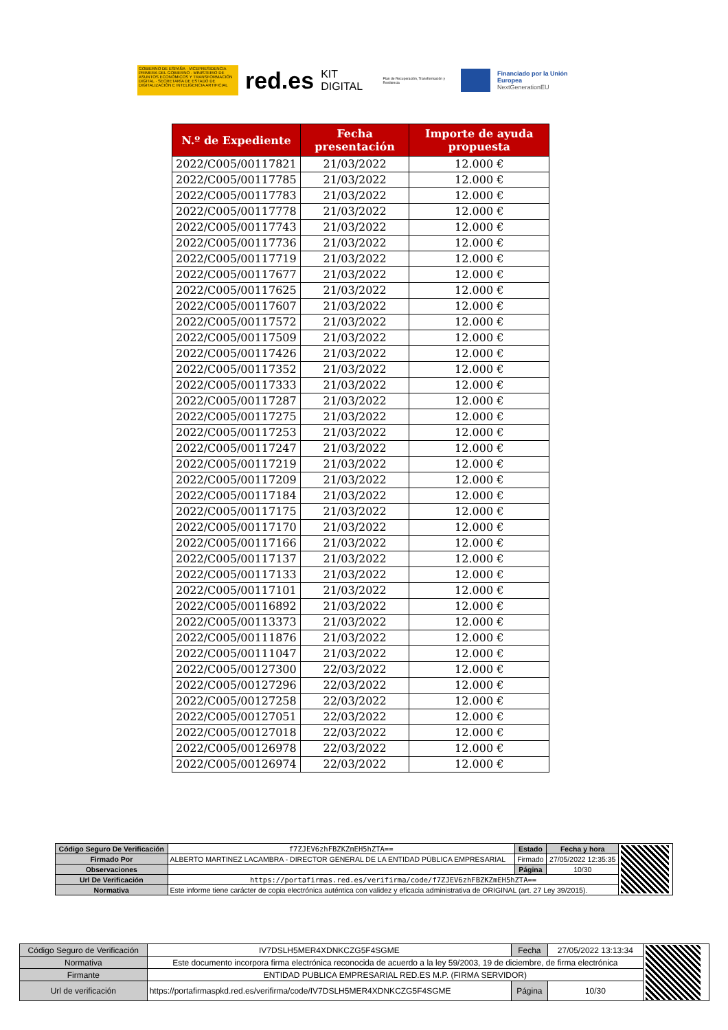GOBIERNO DE ESPAÑA · VICEPRESIDENCIA PRIMERA DEL GOBIERNO · MINISTERIO DE ASUNTOS ECONÓMICOS Y TRANSFORMACIÓN DIGITAL · SECRETARÍA DE ESTADO DE DIGITALIZACIÓN E INTELIGENCIA ARTIFICIAL
red.es KIT DIGITAL Plan de Recuperación, Transformación y Resiliencia
Financiado por la Unión Europea
NextGenerationEU
| N.º de Expediente | Fecha presentación | Importe de ayuda propuesta |
| --- | --- | --- |
| 2022/C005/00117821 | 21/03/2022 | 12.000 € |
| 2022/C005/00117785 | 21/03/2022 | 12.000 € |
| 2022/C005/00117783 | 21/03/2022 | 12.000 € |
| 2022/C005/00117778 | 21/03/2022 | 12.000 € |
| 2022/C005/00117743 | 21/03/2022 | 12.000 € |
| 2022/C005/00117736 | 21/03/2022 | 12.000 € |
| 2022/C005/00117719 | 21/03/2022 | 12.000 € |
| 2022/C005/00117677 | 21/03/2022 | 12.000 € |
| 2022/C005/00117625 | 21/03/2022 | 12.000 € |
| 2022/C005/00117607 | 21/03/2022 | 12.000 € |
| 2022/C005/00117572 | 21/03/2022 | 12.000 € |
| 2022/C005/00117509 | 21/03/2022 | 12.000 € |
| 2022/C005/00117426 | 21/03/2022 | 12.000 € |
| 2022/C005/00117352 | 21/03/2022 | 12.000 € |
| 2022/C005/00117333 | 21/03/2022 | 12.000 € |
| 2022/C005/00117287 | 21/03/2022 | 12.000 € |
| 2022/C005/00117275 | 21/03/2022 | 12.000 € |
| 2022/C005/00117253 | 21/03/2022 | 12.000 € |
| 2022/C005/00117247 | 21/03/2022 | 12.000 € |
| 2022/C005/00117219 | 21/03/2022 | 12.000 € |
| 2022/C005/00117209 | 21/03/2022 | 12.000 € |
| 2022/C005/00117184 | 21/03/2022 | 12.000 € |
| 2022/C005/00117175 | 21/03/2022 | 12.000 € |
| 2022/C005/00117170 | 21/03/2022 | 12.000 € |
| 2022/C005/00117166 | 21/03/2022 | 12.000 € |
| 2022/C005/00117137 | 21/03/2022 | 12.000 € |
| 2022/C005/00117133 | 21/03/2022 | 12.000 € |
| 2022/C005/00117101 | 21/03/2022 | 12.000 € |
| 2022/C005/00116892 | 21/03/2022 | 12.000 € |
| 2022/C005/00113373 | 21/03/2022 | 12.000 € |
| 2022/C005/00111876 | 21/03/2022 | 12.000 € |
| 2022/C005/00111047 | 21/03/2022 | 12.000 € |
| 2022/C005/00127300 | 22/03/2022 | 12.000 € |
| 2022/C005/00127296 | 22/03/2022 | 12.000 € |
| 2022/C005/00127258 | 22/03/2022 | 12.000 € |
| 2022/C005/00127051 | 22/03/2022 | 12.000 € |
| 2022/C005/00127018 | 22/03/2022 | 12.000 € |
| 2022/C005/00126978 | 22/03/2022 | 12.000 € |
| 2022/C005/00126974 | 22/03/2022 | 12.000 € |
| Código Seguro De Verificación | f7ZJEV6zhFBZKZmEH5hZTA== | Estado | Fecha y hora | |
| Firmado Por | ALBERTO MARTINEZ LACAMBRA - DIRECTOR GENERAL DE LA ENTIDAD PÚBLICA EMPRESARIAL | Firmado | 27/05/2022 12:35:35 | |
| Observaciones | | Página | 10/30 | |
| Url De Verificación | https://portafirmas.red.es/verifirma/code/f7ZJEV6zhFBZKZmEH5hZTA== | | | |
| Normativa | Este informe tiene carácter de copia electrónica auténtica con validez y eficacia administrativa de ORIGINAL (art. 27 Ley 39/2015). | | | |
| Código Seguro de Verificación | IV7DSLH5MER4XDNKCZG5F4SGME | Fecha | 27/05/2022 13:13:34 | |
| Normativa | Este documento incorpora firma electrónica reconocida de acuerdo a la ley 59/2003, 19 de diciembre, de firma electrónica | | | |
| Firmante | ENTIDAD PUBLICA EMPRESARIAL RED.ES M.P. (FIRMA SERVIDOR) | | | |
| Url de verificación | https://portafirmaspkd.red.es/verifirma/code/IV7DSLH5MER4XDNKCZG5F4SGME | Página | 10/30 | |